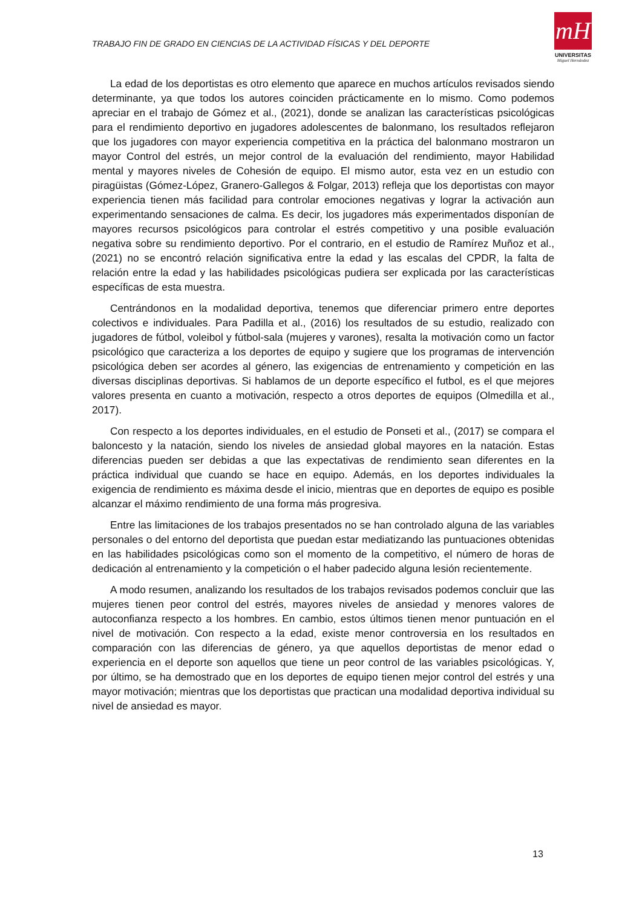TRABAJO FIN DE GRADO EN CIENCIAS DE LA ACTIVIDAD FÍSICAS Y DEL DEPORTE
mH
UNIVERSITAS
Miguel Hernández
La edad de los deportistas es otro elemento que aparece en muchos artículos revisados siendo determinante, ya que todos los autores coinciden prácticamente en lo mismo. Como podemos apreciar en el trabajo de Gómez et al., (2021), donde se analizan las características psicológicas para el rendimiento deportivo en jugadores adolescentes de balonmano, los resultados reflejaron que los jugadores con mayor experiencia competitiva en la práctica del balonmano mostraron un mayor Control del estrés, un mejor control de la evaluación del rendimiento, mayor Habilidad mental y mayores niveles de Cohesión de equipo. El mismo autor, esta vez en un estudio con piragüistas (Gómez-López, Granero-Gallegos & Folgar, 2013) refleja que los deportistas con mayor experiencia tienen más facilidad para controlar emociones negativas y lograr la activación aun experimentando sensaciones de calma. Es decir, los jugadores más experimentados disponían de mayores recursos psicológicos para controlar el estrés competitivo y una posible evaluación negativa sobre su rendimiento deportivo. Por el contrario, en el estudio de Ramírez Muñoz et al., (2021) no se encontró relación significativa entre la edad y las escalas del CPDR, la falta de relación entre la edad y las habilidades psicológicas pudiera ser explicada por las características específicas de esta muestra.
Centrándonos en la modalidad deportiva, tenemos que diferenciar primero entre deportes colectivos e individuales. Para Padilla et al., (2016) los resultados de su estudio, realizado con jugadores de fútbol, voleibol y fútbol-sala (mujeres y varones), resalta la motivación como un factor psicológico que caracteriza a los deportes de equipo y sugiere que los programas de intervención psicológica deben ser acordes al género, las exigencias de entrenamiento y competición en las diversas disciplinas deportivas. Si hablamos de un deporte específico el futbol, es el que mejores valores presenta en cuanto a motivación, respecto a otros deportes de equipos (Olmedilla et al., 2017).
Con respecto a los deportes individuales, en el estudio de Ponseti et al., (2017) se compara el baloncesto y la natación, siendo los niveles de ansiedad global mayores en la natación. Estas diferencias pueden ser debidas a que las expectativas de rendimiento sean diferentes en la práctica individual que cuando se hace en equipo. Además, en los deportes individuales la exigencia de rendimiento es máxima desde el inicio, mientras que en deportes de equipo es posible alcanzar el máximo rendimiento de una forma más progresiva.
Entre las limitaciones de los trabajos presentados no se han controlado alguna de las variables personales o del entorno del deportista que puedan estar mediatizando las puntuaciones obtenidas en las habilidades psicológicas como son el momento de la competitivo, el número de horas de dedicación al entrenamiento y la competición o el haber padecido alguna lesión recientemente.
A modo resumen, analizando los resultados de los trabajos revisados podemos concluir que las mujeres tienen peor control del estrés, mayores niveles de ansiedad y menores valores de autoconfianza respecto a los hombres. En cambio, estos últimos tienen menor puntuación en el nivel de motivación. Con respecto a la edad, existe menor controversia en los resultados en comparación con las diferencias de género, ya que aquellos deportistas de menor edad o experiencia en el deporte son aquellos que tiene un peor control de las variables psicológicas. Y, por último, se ha demostrado que en los deportes de equipo tienen mejor control del estrés y una mayor motivación; mientras que los deportistas que practican una modalidad deportiva individual su nivel de ansiedad es mayor.
13